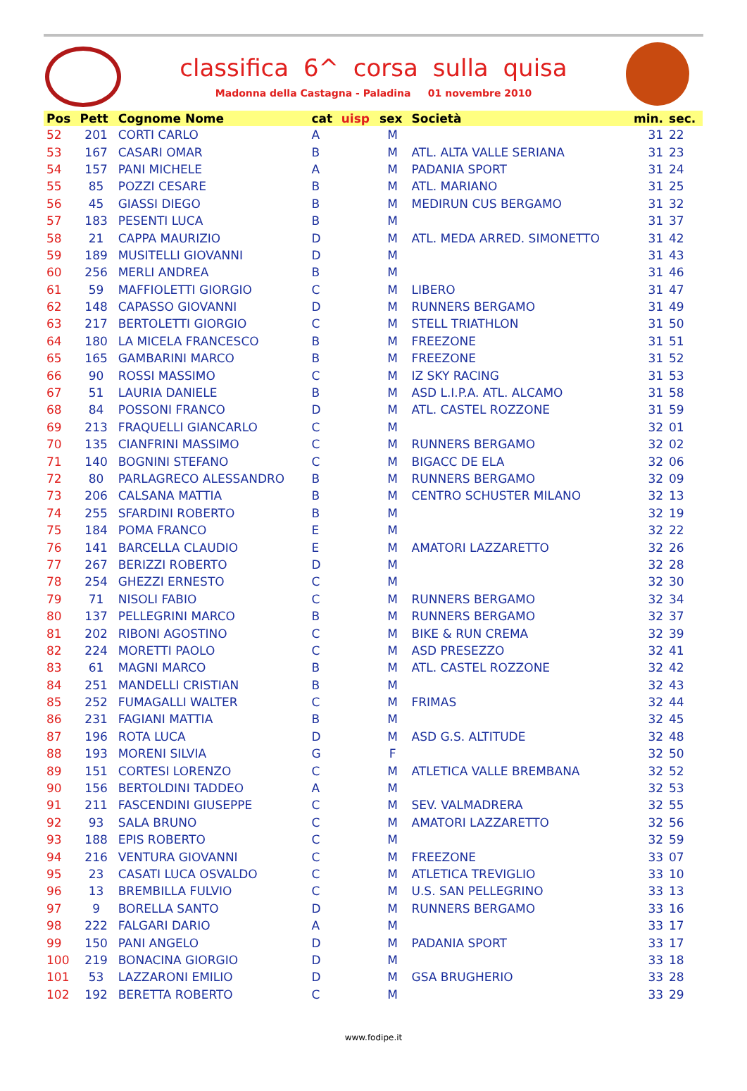classifica 6^ corsa sulla quisa
Madonna della Castagna - Paladina 01 novembre 2010
| Pos | Pett | Cognome Nome | cat | uisp | sex | Società | min. | sec. |
| --- | --- | --- | --- | --- | --- | --- | --- | --- |
| 52 | 201 | CORTI CARLO | A | | M | | 31 | 22 |
| 53 | 167 | CASARI OMAR | B | | M | ATL. ALTA VALLE SERIANA | 31 | 23 |
| 54 | 157 | PANI MICHELE | A | | M | PADANIA SPORT | 31 | 24 |
| 55 | 85 | POZZI CESARE | B | | M | ATL. MARIANO | 31 | 25 |
| 56 | 45 | GIASSI DIEGO | B | | M | MEDIRUN CUS BERGAMO | 31 | 32 |
| 57 | 183 | PESENTI LUCA | B | | M | | 31 | 37 |
| 58 | 21 | CAPPA MAURIZIO | D | | M | ATL. MEDA ARRED. SIMONETTO | 31 | 42 |
| 59 | 189 | MUSITELLI GIOVANNI | D | | M | | 31 | 43 |
| 60 | 256 | MERLI ANDREA | B | | M | | 31 | 46 |
| 61 | 59 | MAFFIOLETTI GIORGIO | C | | M | LIBERO | 31 | 47 |
| 62 | 148 | CAPASSO GIOVANNI | D | | M | RUNNERS BERGAMO | 31 | 49 |
| 63 | 217 | BERTOLETTI GIORGIO | C | | M | STELL TRIATHLON | 31 | 50 |
| 64 | 180 | LA MICELA FRANCESCO | B | | M | FREEZONE | 31 | 51 |
| 65 | 165 | GAMBARINI MARCO | B | | M | FREEZONE | 31 | 52 |
| 66 | 90 | ROSSI MASSIMO | C | | M | IZ SKY RACING | 31 | 53 |
| 67 | 51 | LAURIA DANIELE | B | | M | ASD L.I.P.A. ATL. ALCAMO | 31 | 58 |
| 68 | 84 | POSSONI FRANCO | D | | M | ATL. CASTEL ROZZONE | 31 | 59 |
| 69 | 213 | FRAQUELLI GIANCARLO | C | | M | | 32 | 01 |
| 70 | 135 | CIANFRINI MASSIMO | C | | M | RUNNERS BERGAMO | 32 | 02 |
| 71 | 140 | BOGNINI STEFANO | C | | M | BIGACC DE ELA | 32 | 06 |
| 72 | 80 | PARLAGRECO ALESSANDRO | B | | M | RUNNERS BERGAMO | 32 | 09 |
| 73 | 206 | CALSANA MATTIA | B | | M | CENTRO SCHUSTER MILANO | 32 | 13 |
| 74 | 255 | SFARDINI ROBERTO | B | | M | | 32 | 19 |
| 75 | 184 | POMA FRANCO | E | | M | | 32 | 22 |
| 76 | 141 | BARCELLA CLAUDIO | E | | M | AMATORI LAZZARETTO | 32 | 26 |
| 77 | 267 | BERIZZI ROBERTO | D | | M | | 32 | 28 |
| 78 | 254 | GHEZZI ERNESTO | C | | M | | 32 | 30 |
| 79 | 71 | NISOLI FABIO | C | | M | RUNNERS BERGAMO | 32 | 34 |
| 80 | 137 | PELLEGRINI MARCO | B | | M | RUNNERS BERGAMO | 32 | 37 |
| 81 | 202 | RIBONI AGOSTINO | C | | M | BIKE & RUN CREMA | 32 | 39 |
| 82 | 224 | MORETTI PAOLO | C | | M | ASD PRESEZZO | 32 | 41 |
| 83 | 61 | MAGNI MARCO | B | | M | ATL. CASTEL ROZZONE | 32 | 42 |
| 84 | 251 | MANDELLI CRISTIAN | B | | M | | 32 | 43 |
| 85 | 252 | FUMAGALLI WALTER | C | | M | FRIMAS | 32 | 44 |
| 86 | 231 | FAGIANI MATTIA | B | | M | | 32 | 45 |
| 87 | 196 | ROTA LUCA | D | | M | ASD G.S. ALTITUDE | 32 | 48 |
| 88 | 193 | MORENI SILVIA | G | | F | | 32 | 50 |
| 89 | 151 | CORTESI LORENZO | C | | M | ATLETICA VALLE BREMBANA | 32 | 52 |
| 90 | 156 | BERTOLDINI TADDEO | A | | M | | 32 | 53 |
| 91 | 211 | FASCENDINI GIUSEPPE | C | | M | SEV. VALMADRERA | 32 | 55 |
| 92 | 93 | SALA BRUNO | C | | M | AMATORI LAZZARETTO | 32 | 56 |
| 93 | 188 | EPIS ROBERTO | C | | M | | 32 | 59 |
| 94 | 216 | VENTURA GIOVANNI | C | | M | FREEZONE | 33 | 07 |
| 95 | 23 | CASATI LUCA OSVALDO | C | | M | ATLETICA TREVIGLIO | 33 | 10 |
| 96 | 13 | BREMBILLA FULVIO | C | | M | U.S. SAN PELLEGRINO | 33 | 13 |
| 97 | 9 | BORELLA SANTO | D | | M | RUNNERS BERGAMO | 33 | 16 |
| 98 | 222 | FALGARI DARIO | A | | M | | 33 | 17 |
| 99 | 150 | PANI ANGELO | D | | M | PADANIA SPORT | 33 | 17 |
| 100 | 219 | BONACINA GIORGIO | D | | M | | 33 | 18 |
| 101 | 53 | LAZZARONI EMILIO | D | | M | GSA BRUGHERIO | 33 | 28 |
| 102 | 192 | BERETTA ROBERTO | C | | M | | 33 | 29 |
www.fodipe.it